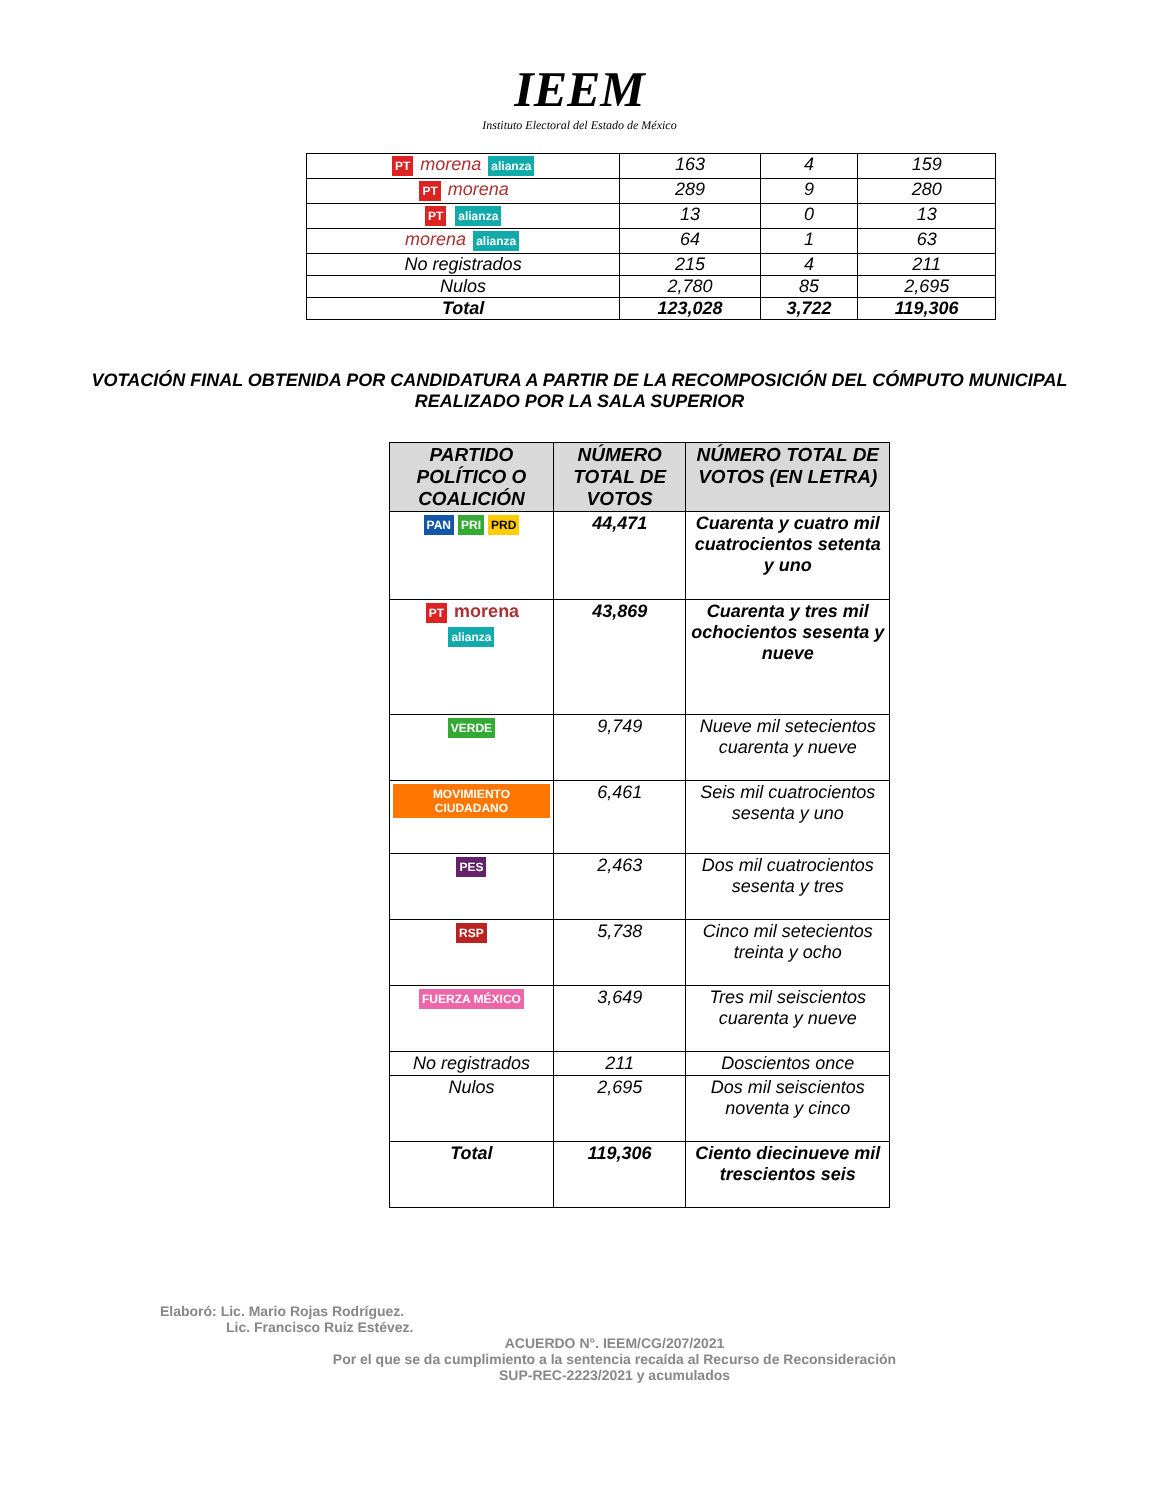IEEM
Instituto Electoral del Estado de México
| PT morena alianza | 163 | 4 | 159 |
| PT morena | 289 | 9 | 280 |
| PT alianza | 13 | 0 | 13 |
| morena alianza | 64 | 1 | 63 |
| No registrados | 215 | 4 | 211 |
| Nulos | 2,780 | 85 | 2,695 |
| Total | 123,028 | 3,722 | 119,306 |
VOTACIÓN FINAL OBTENIDA POR CANDIDATURA A PARTIR DE LA RECOMPOSICIÓN DEL CÓMPUTO MUNICIPAL
REALIZADO POR LA SALA SUPERIOR
| PARTIDO POLÍTICO O COALICIÓN | NÚMERO TOTAL DE VOTOS | NÚMERO TOTAL DE VOTOS (EN LETRA) |
| --- | --- | --- |
| PAN PRI PRD | 44,471 | Cuarenta y cuatro mil cuatrocientos setenta y uno |
| PT morena alianza | 43,869 | Cuarenta y tres mil ochocientos sesenta y nueve |
| VERDE | 9,749 | Nueve mil setecientos cuarenta y nueve |
| MOVIMIENTO CIUDADANO | 6,461 | Seis mil cuatrocientos sesenta y uno |
| PES | 2,463 | Dos mil cuatrocientos sesenta y tres |
| RSP | 5,738 | Cinco mil setecientos treinta y ocho |
| FUERZA MÉXICO | 3,649 | Tres mil seiscientos cuarenta y nueve |
| No registrados | 211 | Doscientos once |
| Nulos | 2,695 | Dos mil seiscientos noventa y cinco |
| Total | 119,306 | Ciento diecinueve mil trescientos seis |
Elaboró: Lic. Mario Rojas Rodríguez.
Lic. Francisco Ruiz Estévez.
ACUERDO N°. IEEM/CG/207/2021
Por el que se da cumplimiento a la sentencia recaída al Recurso de Reconsideración
SUP-REC-2223/2021 y acumulados